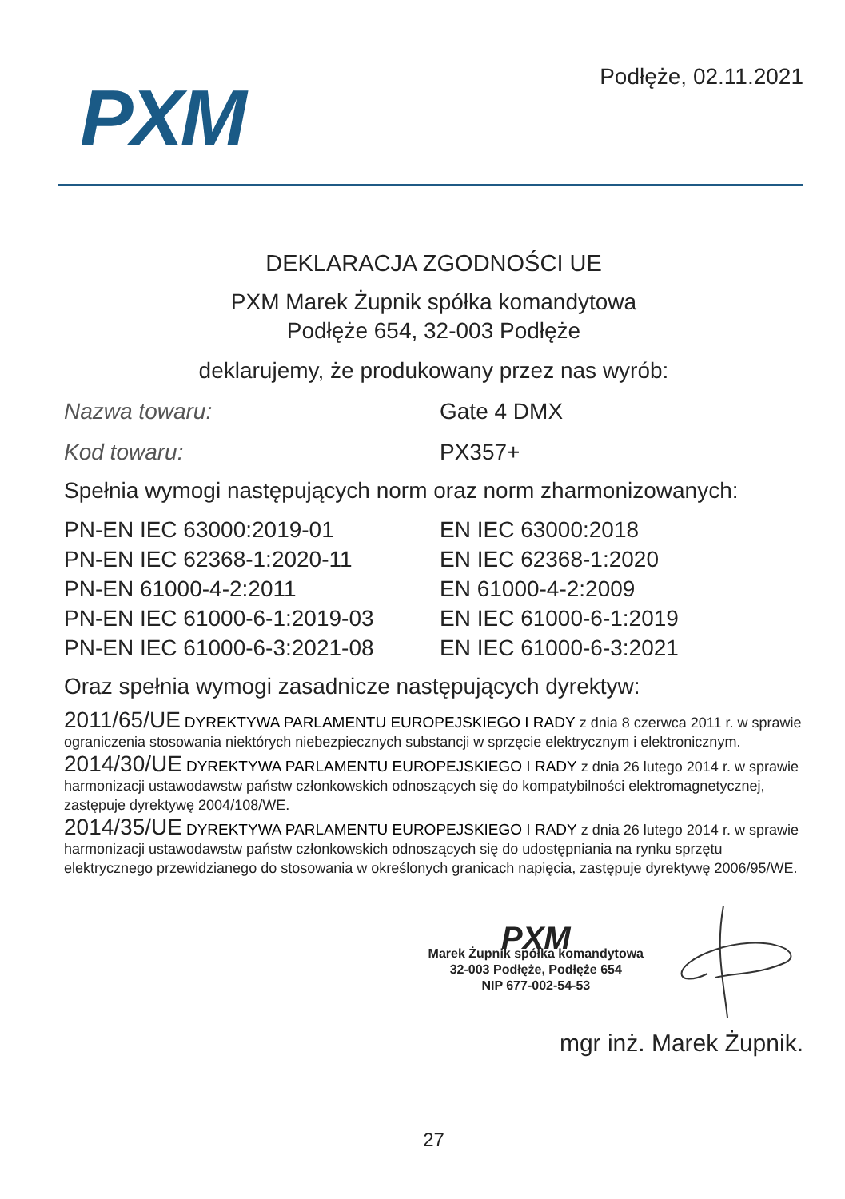PXM
Podłęże, 02.11.2021
DEKLARACJA ZGODNOŚCI UE
PXM Marek Żupnik spółka komandytowa
Podłęże 654, 32-003 Podłęże
deklarujemy, że produkowany przez nas wyrób:
Nazwa towaru: Gate 4 DMX
Kod towaru: PX357+
Spełnia wymogi następujących norm oraz norm zharmonizowanych:
PN-EN IEC 63000:2019-01
PN-EN IEC 62368-1:2020-11
PN-EN 61000-4-2:2011
PN-EN IEC 61000-6-1:2019-03
PN-EN IEC 61000-6-3:2021-08
EN IEC 63000:2018
EN IEC 62368-1:2020
EN 61000-4-2:2009
EN IEC 61000-6-1:2019
EN IEC 61000-6-3:2021
Oraz spełnia wymogi zasadnicze następujących dyrektyw:
2011/65/UE DYREKTYWA PARLAMENTU EUROPEJSKIEGO I RADY z dnia 8 czerwca 2011 r. w sprawie ograniczenia stosowania niektórych niebezpiecznych substancji w sprzęcie elektrycznym i elektronicznym.
2014/30/UE DYREKTYWA PARLAMENTU EUROPEJSKIEGO I RADY z dnia 26 lutego 2014 r. w sprawie harmonizacji ustawodawstw państw członkowskich odnoszących się do kompatybilności elektromagnetycznej, zastępuje dyrektywę 2004/108/WE.
2014/35/UE DYREKTYWA PARLAMENTU EUROPEJSKIEGO I RADY z dnia 26 lutego 2014 r. w sprawie harmonizacji ustawodawstw państw członkowskich odnoszących się do udostępniania na rynku sprzętu elektrycznego przewidzianego do stosowania w określonych granicach napięcia, zastępuje dyrektywę 2006/95/WE.
PXM
Marek Żupnik spółka komandytowa
32-003 Podłęże, Podłęże 654
NIP 677-002-54-53
mgr inż. Marek Żupnik.
27